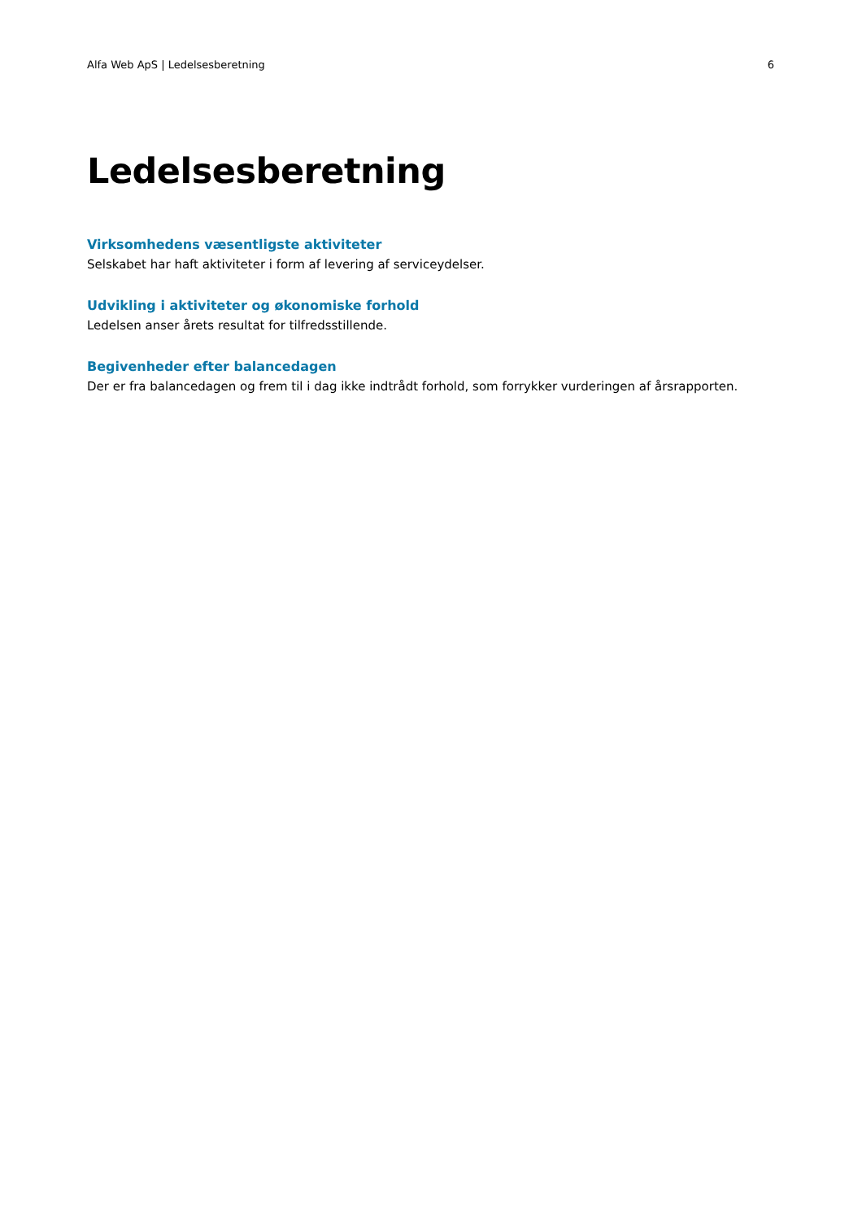Alfa Web ApS | Ledelsesberetning 6
Ledelsesberetning
Virksomhedens væsentligste aktiviteter
Selskabet har haft aktiviteter i form af levering af serviceydelser.
Udvikling i aktiviteter og økonomiske forhold
Ledelsen anser årets resultat for tilfredsstillende.
Begivenheder efter balancedagen
Der er fra balancedagen og frem til i dag ikke indtrådt forhold, som forrykker vurderingen af årsrapporten.